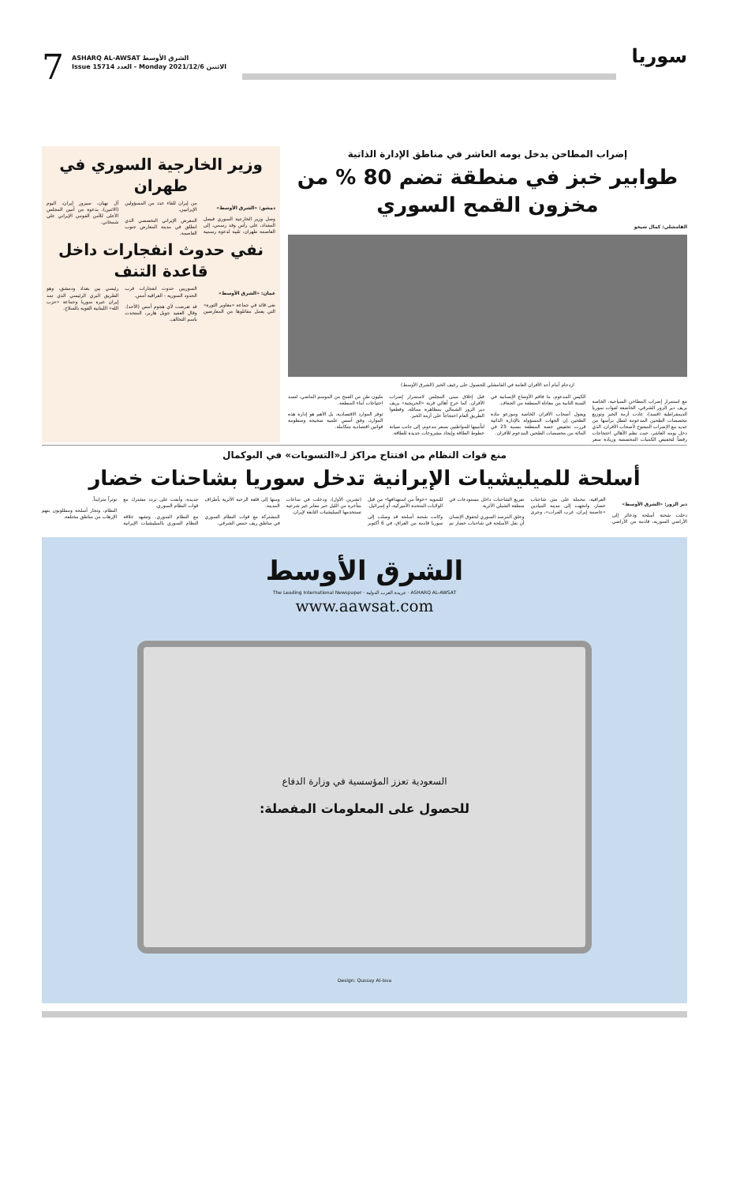7
ASHARQ AL-AWSAT الشرق الأوسط
Issue 15714 العدد - Monday 2021/12/6 الاثنين
سوريا
إضراب المطاحن يدخل يومه العاشر في مناطق الإدارة الذاتية
طوابير خبز في منطقة تضم 80 % من مخزون القمح السوري
القامشلي: كمال شيخو
ازدحام أمام أحد الأفران العامة في القامشلي للحصول على رغيف الخبز (الشرق الأوسط)
مع استمرار إضراب المطاحن السياحية، الخاصة بريف دير الزور الشرقي، الخاضعة لقوات سوريا الديمقراطية (قسد)، عادت أزمة الخبز وتوزيع مخصصات الطحين المدعومة لتطل برأسها من جديد مع الإضراب المفتوح لأصحاب الأفران، الذي دخل يومه العاشر، حيث نظم الأهالي احتجاجات رفضاً لتخفيض الكميات المخصصة وزيادة سعر الكيس المدعوم، ما فاقم الأوضاع الإنسانية في السنة الثانية من معاناة المنطقة من الجفاف.
ويقول أصحاب الأفران الخاصة وموزعو مادة الطحين إن الجهات المسؤولة بالإدارة الذاتية قررت تخفيض حصة المنطقة بنسبة 25 في المائة من مخصصات الطحين المدعوم للأفران.
قبل إغلاق مبنى المجلس لاستمرار إضراب الأفران. كما خرج أهالي قرية «الحريجية» بريف دير الزور الشمالي بمظاهرة مماثلة، وقطعوا الطريق العام احتجاجاً على أزمة الخبز.
لتأمينها للمواطنين بسعر مدعوم، إلى جانب صيانة خطوط الطاقة وإيجاد مشروعات جديدة للطاقة.
مليون طن من القمح من الموسم الماضي، لتسد احتياجات أبناء المنطقة.
توفر الموارد الاقتصادية، بل الأهم هو إدارة هذه الموارد، وفق أسس علمية صحيحة ومنظومة قوانين اقتصادية متكاملة.
وزير الخارجية السوري في طهران
دمشق: «الشرق الأوسط»
وصل وزير الخارجية السوري فيصل المقداد، على رأس وفد رسمي، إلى العاصمة طهران، تلبية لدعوة رسمية من إيران للقاء عدد من المسؤولين الإيرانيين.
المعرض الإيراني التخصصي الذي انطلق في مدينة المعارض جنوب العاصمة.
آل نهيان، سيزور إيران، اليوم (الاثنين)، بدعوة من أمين المجلس الأعلى للأمن القومي الإيراني علي شمخاني.
نفي حدوث انفجارات داخل قاعدة التنف
عمان: «الشرق الأوسط»
نفى قائد في جماعة «مغاوير الثورة» التي يعمل مقاتلوها من المعارضين السوريين حدوث انفجارات قرب الحدود السورية - العراقية أمس.
قد تعرضت لأي هجوم أمس (الأحد). وقال العقيد جويل هاربر، المتحدث باسم التحالف.
رئيسي بين بغداد ودمشق، وهو الطريق البري الرئيسي الذي تمد إيران عبره سوريا وجماعة «حزب الله» اللبنانية القوية بالسلاح.
منع قوات النظام من افتتاح مراكز لـ«التسويات» في البوكمال
أسلحة للميليشيات الإيرانية تدخل سوريا بشاحنات خضار
دير الزور: «الشرق الأوسط»
دخلت شحنة أسلحة وذخائر إلى الأراضي السورية، قادمة من الأراضي العراقية، محملة على متن شاحنات خضار، واتجهت إلى مدينة الميادين «عاصمة إيران، غرب الفرات»، وجرى تفريغ الشاحنات داخل مستودعات في منطقة الشبلي الأثرية.
وعلق المرصد السوري لحقوق الإنسان أن نقل الأسلحة في شاحنات خضار تم للتمويه «خوفاً من استهدافها» من قبل الولايات المتحدة الأميركية، أو إسرائيل.
وكانت شحنة أسلحة قد وصلت إلى سوريا قادمة من العراق، في 6 أكتوبر (تشرين الأول)، ودخلت في ساعات متأخرة من الليل عبر معابر غير شرعية تستخدمها الميليشيات التابعة لإيران.
ومنها إلى قلعة الرحبة الأثرية بأطراف المدينة.
المشتركة مع قوات النظام السوري في مناطق ريف حمص الشرقي.
جديدة، وأبقت على تردد مشترك مع قوات النظام السوري.
مع النظام السوري. وتشهد علاقة النظام السوري بالميليشيات الإيرانية توتراً متزايداً.
النظام، وتجار أسلحة ومطلوبون بتهم الإرهاب من مناطق مختلفة.
الشرق الأوسط
ASHARQ AL-AWSAT · جريدة العرب الدولية · The Leading International Newspaper
www.aawsat.com
السعودية تعزز المؤسسية في وزارة الدفاع
للحصول على المعلومات المفصلة:
Design: Qussay Al-Issa